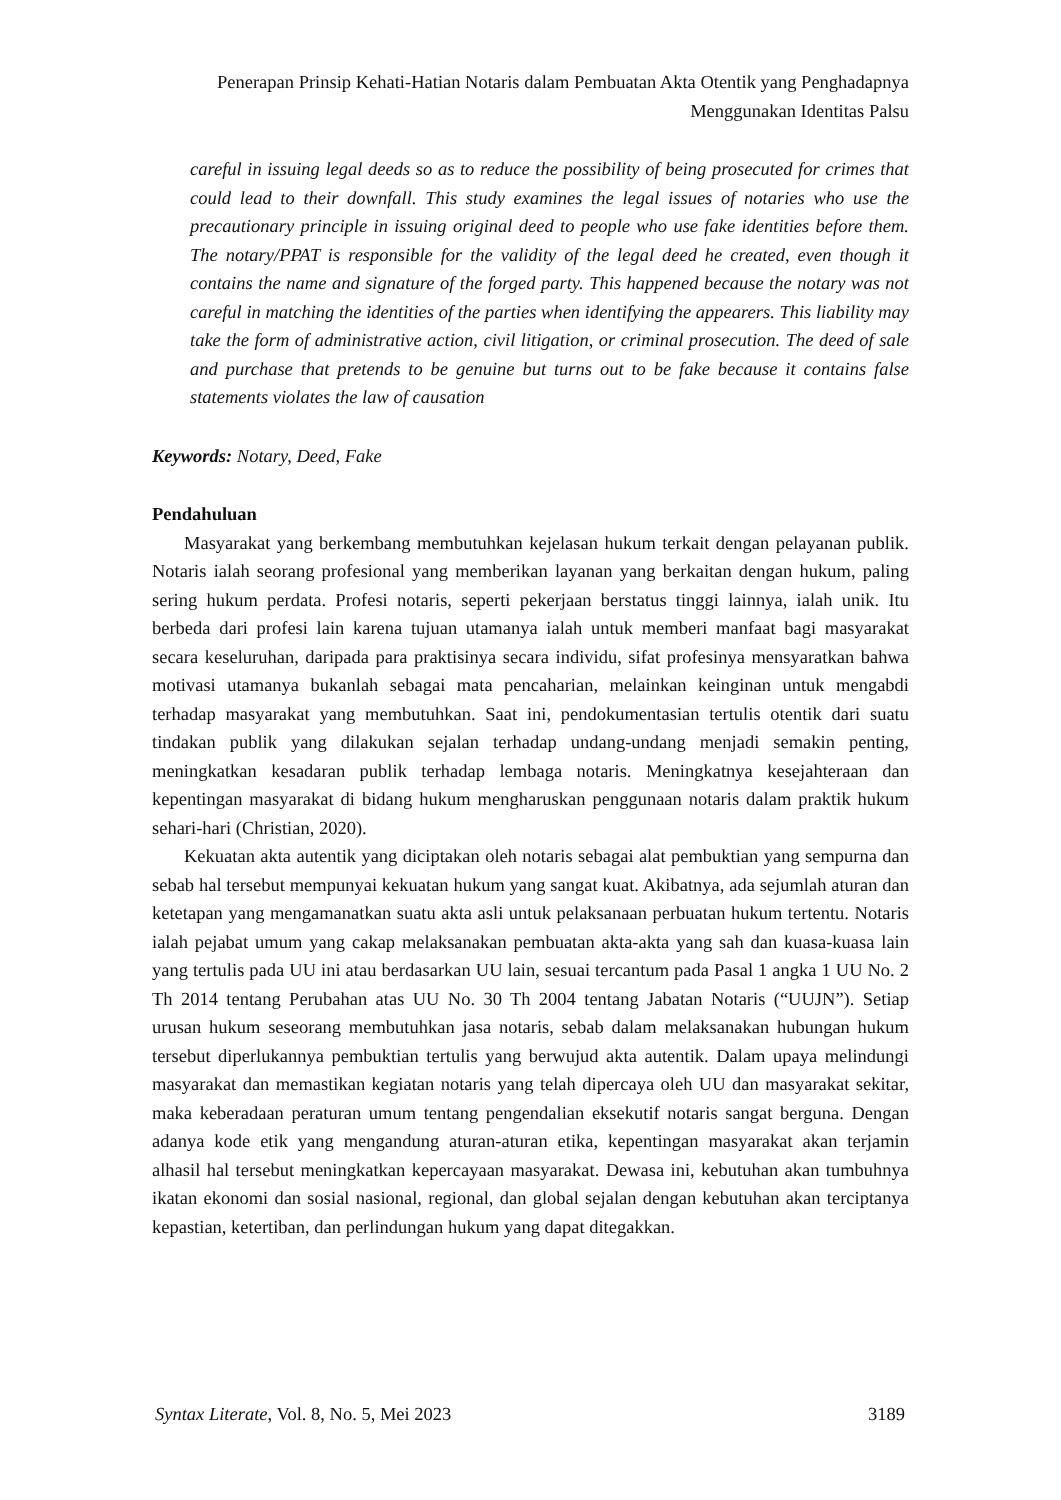Penerapan Prinsip Kehati-Hatian Notaris dalam Pembuatan Akta Otentik yang Penghadapnya Menggunakan Identitas Palsu
careful in issuing legal deeds so as to reduce the possibility of being prosecuted for crimes that could lead to their downfall. This study examines the legal issues of notaries who use the precautionary principle in issuing original deed to people who use fake identities before them. The notary/PPAT is responsible for the validity of the legal deed he created, even though it contains the name and signature of the forged party. This happened because the notary was not careful in matching the identities of the parties when identifying the appearers. This liability may take the form of administrative action, civil litigation, or criminal prosecution. The deed of sale and purchase that pretends to be genuine but turns out to be fake because it contains false statements violates the law of causation
Keywords: Notary, Deed, Fake
Pendahuluan
Masyarakat yang berkembang membutuhkan kejelasan hukum terkait dengan pelayanan publik. Notaris ialah seorang profesional yang memberikan layanan yang berkaitan dengan hukum, paling sering hukum perdata. Profesi notaris, seperti pekerjaan berstatus tinggi lainnya, ialah unik. Itu berbeda dari profesi lain karena tujuan utamanya ialah untuk memberi manfaat bagi masyarakat secara keseluruhan, daripada para praktisinya secara individu, sifat profesinya mensyaratkan bahwa motivasi utamanya bukanlah sebagai mata pencaharian, melainkan keinginan untuk mengabdi terhadap masyarakat yang membutuhkan. Saat ini, pendokumentasian tertulis otentik dari suatu tindakan publik yang dilakukan sejalan terhadap undang-undang menjadi semakin penting, meningkatkan kesadaran publik terhadap lembaga notaris. Meningkatnya kesejahteraan dan kepentingan masyarakat di bidang hukum mengharuskan penggunaan notaris dalam praktik hukum sehari-hari (Christian, 2020).
Kekuatan akta autentik yang diciptakan oleh notaris sebagai alat pembuktian yang sempurna dan sebab hal tersebut mempunyai kekuatan hukum yang sangat kuat. Akibatnya, ada sejumlah aturan dan ketetapan yang mengamanatkan suatu akta asli untuk pelaksanaan perbuatan hukum tertentu. Notaris ialah pejabat umum yang cakap melaksanakan pembuatan akta-akta yang sah dan kuasa-kuasa lain yang tertulis pada UU ini atau berdasarkan UU lain, sesuai tercantum pada Pasal 1 angka 1 UU No. 2 Th 2014 tentang Perubahan atas UU No. 30 Th 2004 tentang Jabatan Notaris (“UUJN”). Setiap urusan hukum seseorang membutuhkan jasa notaris, sebab dalam melaksanakan hubungan hukum tersebut diperlukannya pembuktian tertulis yang berwujud akta autentik. Dalam upaya melindungi masyarakat dan memastikan kegiatan notaris yang telah dipercaya oleh UU dan masyarakat sekitar, maka keberadaan peraturan umum tentang pengendalian eksekutif notaris sangat berguna. Dengan adanya kode etik yang mengandung aturan-aturan etika, kepentingan masyarakat akan terjamin alhasil hal tersebut meningkatkan kepercayaan masyarakat. Dewasa ini, kebutuhan akan tumbuhnya ikatan ekonomi dan sosial nasional, regional, dan global sejalan dengan kebutuhan akan terciptanya kepastian, ketertiban, dan perlindungan hukum yang dapat ditegakkan.
Syntax Literate, Vol. 8, No. 5, Mei 2023 3189